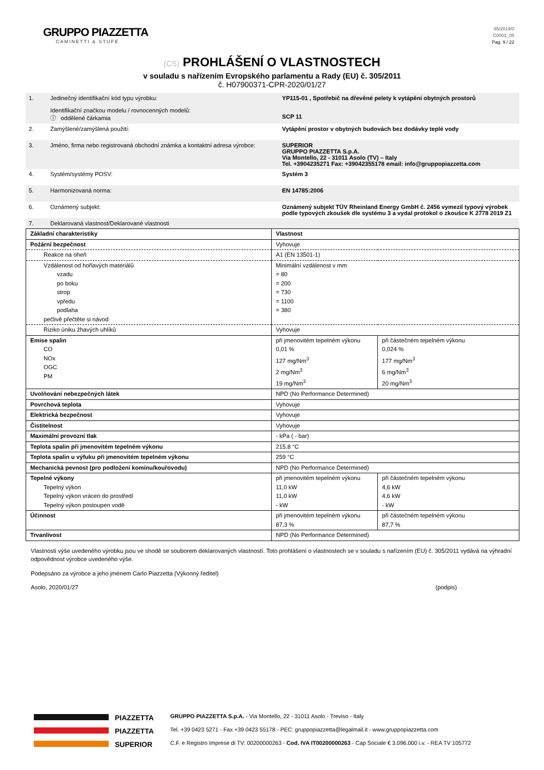GRUPPO PIAZZETTA
CAMINETTI & STUFE
85/2019/0
C0001_05
Pag. 9 / 22
(CS) PROHLÁŠENÍ O VLASTNOSTECH
v souladu s nařízením Evropského parlamentu a Rady (EU) č. 305/2011
č. H07900371-CPR-2020/01/27
| 1. | Jedinečný identifikační kód typu výrobku: Identifikační značkou modelu / rovnocenných modelů: ⓘ oddělené čárkamia | YP115-01 , Spotřebič na dřevěné pelety k vytápění obytných prostorů SCP 11 |
| 2. | Zamýšlené/zamýšlená použití: | Vytápění prostor v obytných budovách bez dodávky teplé vody |
| 3. | Jméno, firma nebo registrovaná obchodní známka a kontaktní adresa výrobce: | SUPERIOR GRUPPO PIAZZETTA S.p.A. Via Montello, 22 - 31011 Asolo (TV) – Italy Tel. +3904235271 Fax: +39042355178 email: info@gruppopiazzetta.com |
| 4. | Systém/systémy POSV: | Systém 3 |
| 5. | Harmonizovaná norma: | EN 14785:2006 |
| 6. | Oznámený subjekt: | Oznámený subjekt TÜV Rheinland Energy GmbH č. 2456 vymezil typový výrobek podle typových zkoušek dle systému 3 a vydal protokol o zkoušce K 2778 2019 Z1 |
| 7. | Deklarovaná vlastnost/Deklarované vlastnosti | |
| Základní charakteristiky | Vlastnost | |
| Požární bezpečnost | Vyhovuje | |
| Reakce na oheň | A1 (EN 13501-1) | |
| Vzdálenost od hořlavých materiálů vzadu po boku strop vpředu podlaha pečlivě přečtěte si návod | Minimální vzdálenost v mm = 80 = 200 = 730 = 1100 = 380 | |
| Riziko úniku žhavých uhlíků | Vyhovuje | |
| Emise spalin CO NOx OGC PM | při jmenovitém tepelném výkonu 0,01 % 127 mg/Nm<sup>3</sup> 2 mg/Nm<sup>3</sup> 19 mg/Nm<sup>3</sup> | při částečném tepelném výkonu 0,024 % 177 mg/Nm<sup>3</sup> 6 mg/Nm<sup>3</sup> 20 mg/Nm<sup>3</sup> |
| Uvolňování nebezpečných látek | NPD (No Performance Determined) | |
| Povrchová teplota | Vyhovuje | |
| Elektrická bezpečnost | Vyhovuje | |
| Čistitelnost | Vyhovuje | |
| Maximální provozní tlak | - kPa ( - bar) | |
| Teplota spalin při jmenovitém tepelném výkonu | 215,8 °C | |
| Teplota spalin u výfuku při jmenovitém tepelném výkonu | 259 °C | |
| Mechanická pevnost (pro podložení komínu/kouřovodu) | NPD (No Performance Determined) | |
| Tepelné výkony Tepelný výkon Tepelný výkon vrácen do prostředí Tepelný výkon postoupen vodě | při jmenovitém tepelném výkonu 11,0 kW 11,0 kW - kW | při částečném tepelném výkonu 4,6 kW 4,6 kW - kW |
| Účinnost | při jmenovitém tepelném výkonu 87,3 % | při částečném tepelném výkonu 87,7 % |
| Trvanlivost | NPD (No Performance Determined) | |
Vlastnosti výše uvedeného výrobku jsou ve shodě se souborem deklarovaných vlastností. Toto prohlášení o vlastnostech se v souladu s nařízením (EU) č. 305/2011 vydává na výhradní odpovědnost výrobce uvedeného výše.
Podepsáno za výrobce a jeho jménem Carlo Piazzetta (Výkonný ředitel)
Asolo, 2020/01/27 (podpis)
PIAZZETTA
PIAZZETTA
SUPERIOR
GRUPPO PIAZZETTA S.p.A. - Via Montello, 22 - 31011 Asolo - Treviso - Italy
Tel. +39 0423 5271 - Fax +39 0423 55178 - PEC: gruppopiazzetta@legalmail.it - www.gruppopiazzetta.com
C.F. e Registro Imprese di TV: 00200000263 - Cod. IVA IT00200000263 - Cap Sociale € 3.096.000 i.v. - REA TV 105772